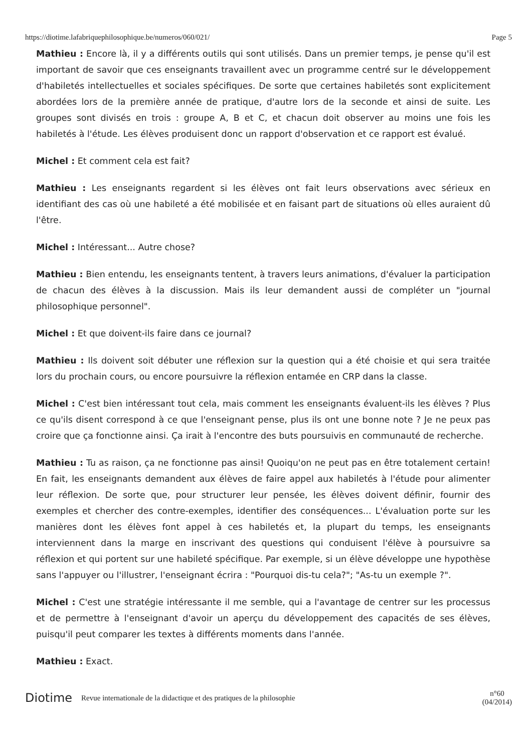https://diotime.lafabriquephilosophique.be/numeros/060/021/ Page 5
Mathieu : Encore là, il y a différents outils qui sont utilisés. Dans un premier temps, je pense qu'il est important de savoir que ces enseignants travaillent avec un programme centré sur le développement d'habiletés intellectuelles et sociales spécifiques. De sorte que certaines habiletés sont explicitement abordées lors de la première année de pratique, d'autre lors de la seconde et ainsi de suite. Les groupes sont divisés en trois : groupe A, B et C, et chacun doit observer au moins une fois les habiletés à l'étude. Les élèves produisent donc un rapport d'observation et ce rapport est évalué.
Michel : Et comment cela est fait?
Mathieu : Les enseignants regardent si les élèves ont fait leurs observations avec sérieux en identifiant des cas où une habileté a été mobilisée et en faisant part de situations où elles auraient dû l'être.
Michel : Intéressant... Autre chose?
Mathieu : Bien entendu, les enseignants tentent, à travers leurs animations, d'évaluer la participation de chacun des élèves à la discussion. Mais ils leur demandent aussi de compléter un "journal philosophique personnel".
Michel : Et que doivent-ils faire dans ce journal?
Mathieu : Ils doivent soit débuter une réflexion sur la question qui a été choisie et qui sera traitée lors du prochain cours, ou encore poursuivre la réflexion entamée en CRP dans la classe.
Michel : C'est bien intéressant tout cela, mais comment les enseignants évaluent-ils les élèves ? Plus ce qu'ils disent correspond à ce que l'enseignant pense, plus ils ont une bonne note ? Je ne peux pas croire que ça fonctionne ainsi. Ça irait à l'encontre des buts poursuivis en communauté de recherche.
Mathieu : Tu as raison, ça ne fonctionne pas ainsi! Quoiqu'on ne peut pas en être totalement certain! En fait, les enseignants demandent aux élèves de faire appel aux habiletés à l'étude pour alimenter leur réflexion. De sorte que, pour structurer leur pensée, les élèves doivent définir, fournir des exemples et chercher des contre-exemples, identifier des conséquences... L'évaluation porte sur les manières dont les élèves font appel à ces habiletés et, la plupart du temps, les enseignants interviennent dans la marge en inscrivant des questions qui conduisent l'élève à poursuivre sa réflexion et qui portent sur une habileté spécifique. Par exemple, si un élève développe une hypothèse sans l'appuyer ou l'illustrer, l'enseignant écrira : "Pourquoi dis-tu cela?"; "As-tu un exemple ?".
Michel : C'est une stratégie intéressante il me semble, qui a l'avantage de centrer sur les processus et de permettre à l'enseignant d'avoir un aperçu du développement des capacités de ses élèves, puisqu'il peut comparer les textes à différents moments dans l'année.
Mathieu : Exact.
Diotime Revue internationale de la didactique et des pratiques de la philosophie n°60
(04/2014)